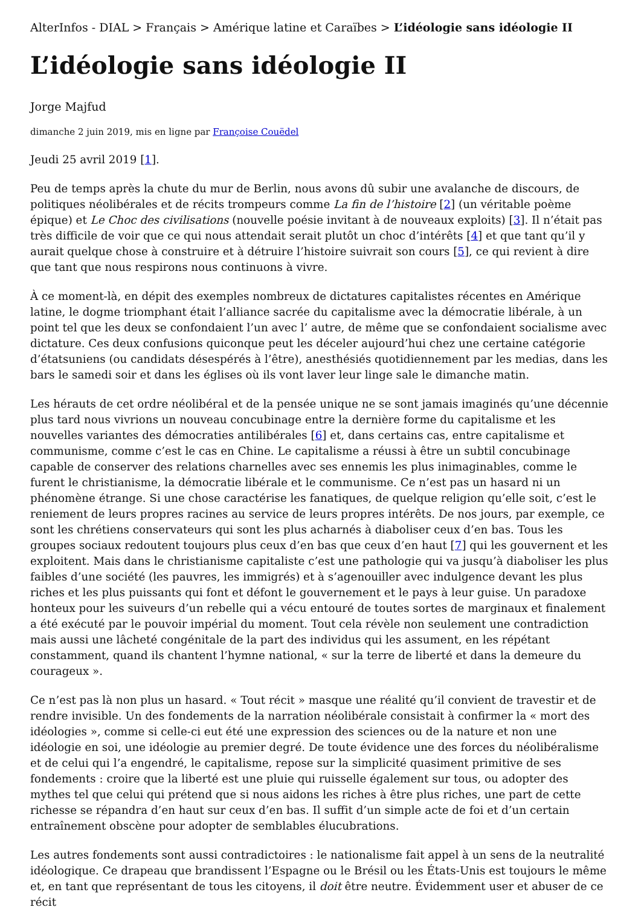AlterInfos - DIAL > Français > Amérique latine et Caraïbes > L’idéologie sans idéologie II
L’idéologie sans idéologie II
Jorge Majfud
dimanche 2 juin 2019, mis en ligne par Françoise Couëdel
Jeudi 25 avril 2019 [1].
Peu de temps après la chute du mur de Berlin, nous avons dû subir une avalanche de discours, de politiques néolibérales et de récits trompeurs comme La fin de l’histoire [2] (un véritable poème épique) et Le Choc des civilisations (nouvelle poésie invitant à de nouveaux exploits) [3]. Il n’était pas très difficile de voir que ce qui nous attendait serait plutôt un choc d’intérêts [4] et que tant qu’il y aurait quelque chose à construire et à détruire l’histoire suivrait son cours [5], ce qui revient à dire que tant que nous respirons nous continuons à vivre.
À ce moment-là, en dépit des exemples nombreux de dictatures capitalistes récentes en Amérique latine, le dogme triomphant était l’alliance sacrée du capitalisme avec la démocratie libérale, à un point tel que les deux se confondaient l’un avec l’ autre, de même que se confondaient socialisme avec dictature. Ces deux confusions quiconque peut les déceler aujourd’hui chez une certaine catégorie d’étatsuniens (ou candidats désespérés à l’être), anesthésiés quotidiennement par les medias, dans les bars le samedi soir et dans les églises où ils vont laver leur linge sale le dimanche matin.
Les hérauts de cet ordre néolibéral et de la pensée unique ne se sont jamais imaginés qu’une décennie plus tard nous vivrions un nouveau concubinage entre la dernière forme du capitalisme et les nouvelles variantes des démocraties antilibérales [6] et, dans certains cas, entre capitalisme et communisme, comme c’est le cas en Chine. Le capitalisme a réussi à être un subtil concubinage capable de conserver des relations charnelles avec ses ennemis les plus inimaginables, comme le furent le christianisme, la démocratie libérale et le communisme. Ce n’est pas un hasard ni un phénomène étrange. Si une chose caractérise les fanatiques, de quelque religion qu’elle soit, c’est le reniement de leurs propres racines au service de leurs propres intérêts. De nos jours, par exemple, ce sont les chrétiens conservateurs qui sont les plus acharnés à diaboliser ceux d’en bas. Tous les groupes sociaux redoutent toujours plus ceux d’en bas que ceux d’en haut [7] qui les gouvernent et les exploitent. Mais dans le christianisme capitaliste c’est une pathologie qui va jusqu’à diaboliser les plus faibles d’une société (les pauvres, les immigrés) et à s’agenouiller avec indulgence devant les plus riches et les plus puissants qui font et défont le gouvernement et le pays à leur guise. Un paradoxe honteux pour les suiveurs d’un rebelle qui a vécu entouré de toutes sortes de marginaux et finalement a été exécuté par le pouvoir impérial du moment. Tout cela révèle non seulement une contradiction mais aussi une lâcheté congénitale de la part des individus qui les assument, en les répétant constamment, quand ils chantent l’hymne national, « sur la terre de liberté et dans la demeure du courageux ».
Ce n’est pas là non plus un hasard. « Tout récit » masque une réalité qu’il convient de travestir et de rendre invisible. Un des fondements de la narration néolibérale consistait à confirmer la « mort des idéologies », comme si celle-ci eut été une expression des sciences ou de la nature et non une idéologie en soi, une idéologie au premier degré. De toute évidence une des forces du néolibéralisme et de celui qui l’a engendré, le capitalisme, repose sur la simplicité quasiment primitive de ses fondements : croire que la liberté est une pluie qui ruisselle également sur tous, ou adopter des mythes tel que celui qui prétend que si nous aidons les riches à être plus riches, une part de cette richesse se répandra d’en haut sur ceux d’en bas. Il suffit d’un simple acte de foi et d’un certain entraînement obscène pour adopter de semblables élucubrations.
Les autres fondements sont aussi contradictoires : le nationalisme fait appel à un sens de la neutralité idéologique. Ce drapeau que brandissent l’Espagne ou le Brésil ou les États-Unis est toujours le même et, en tant que représentant de tous les citoyens, il doit être neutre. Évidemment user et abuser de ce récit